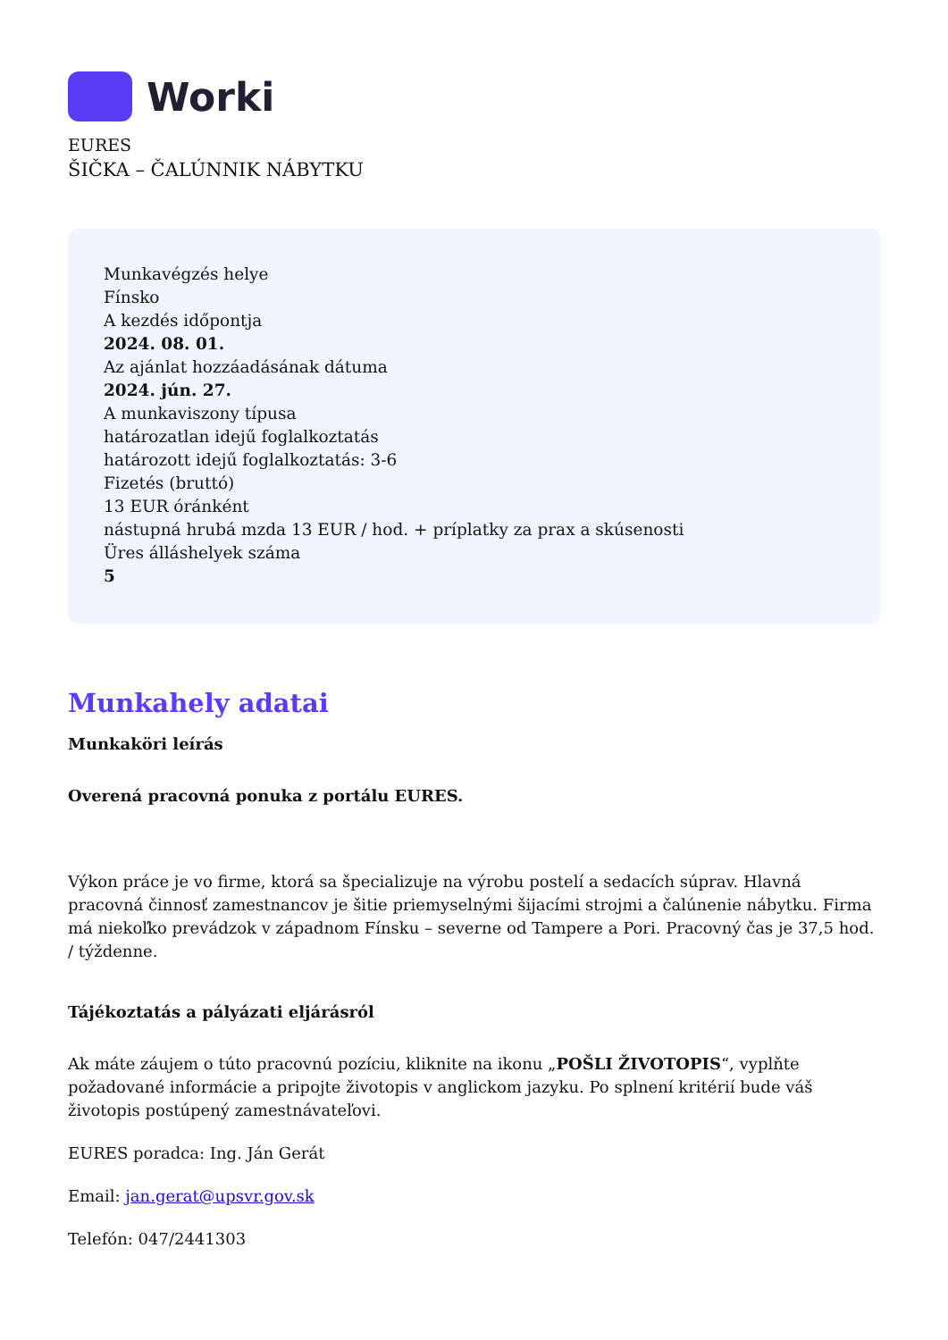Worki
EURES
ŠIČKA – ČALÚNNIK NÁBYTKU
Munkavégzés helye
Fínsko
A kezdés időpontja
2024. 08. 01.
Az ajánlat hozzáadásának dátuma
2024. jún. 27.
A munkaviszony típusa
határozatlan idejű foglalkoztatás
határozott idejű foglalkoztatás: 3-6
Fizetés (bruttó)
13 EUR óránként
nástupná hrubá mzda 13 EUR / hod. + príplatky za prax a skúsenosti
Üres álláshelyek száma
5
Munkahely adatai
Munkaköri leírás
Overená pracovná ponuka z portálu EURES.
Výkon práce je vo firme, ktorá sa špecializuje na výrobu postelí a sedacích súprav. Hlavná pracovná činnosť zamestnancov je šitie priemyselnými šijacími strojmi a čalúnenie nábytku. Firma má niekoľko prevádzok v západnom Fínsku – severne od Tampere a Pori. Pracovný čas je 37,5 hod. / týždenne.
Tájékoztatás a pályázati eljárásról
Ak máte záujem o túto pracovnú pozíciu, kliknite na ikonu „POŠLI ŽIVOTOPIS“, vyplňte požadované informácie a pripojte životopis v anglickom jazyku. Po splnení kritérií bude váš životopis postúpený zamestnávateľovi.
EURES poradca: Ing. Ján Gerát
Email: jan.gerat@upsvr.gov.sk
Telefón: 047/2441303